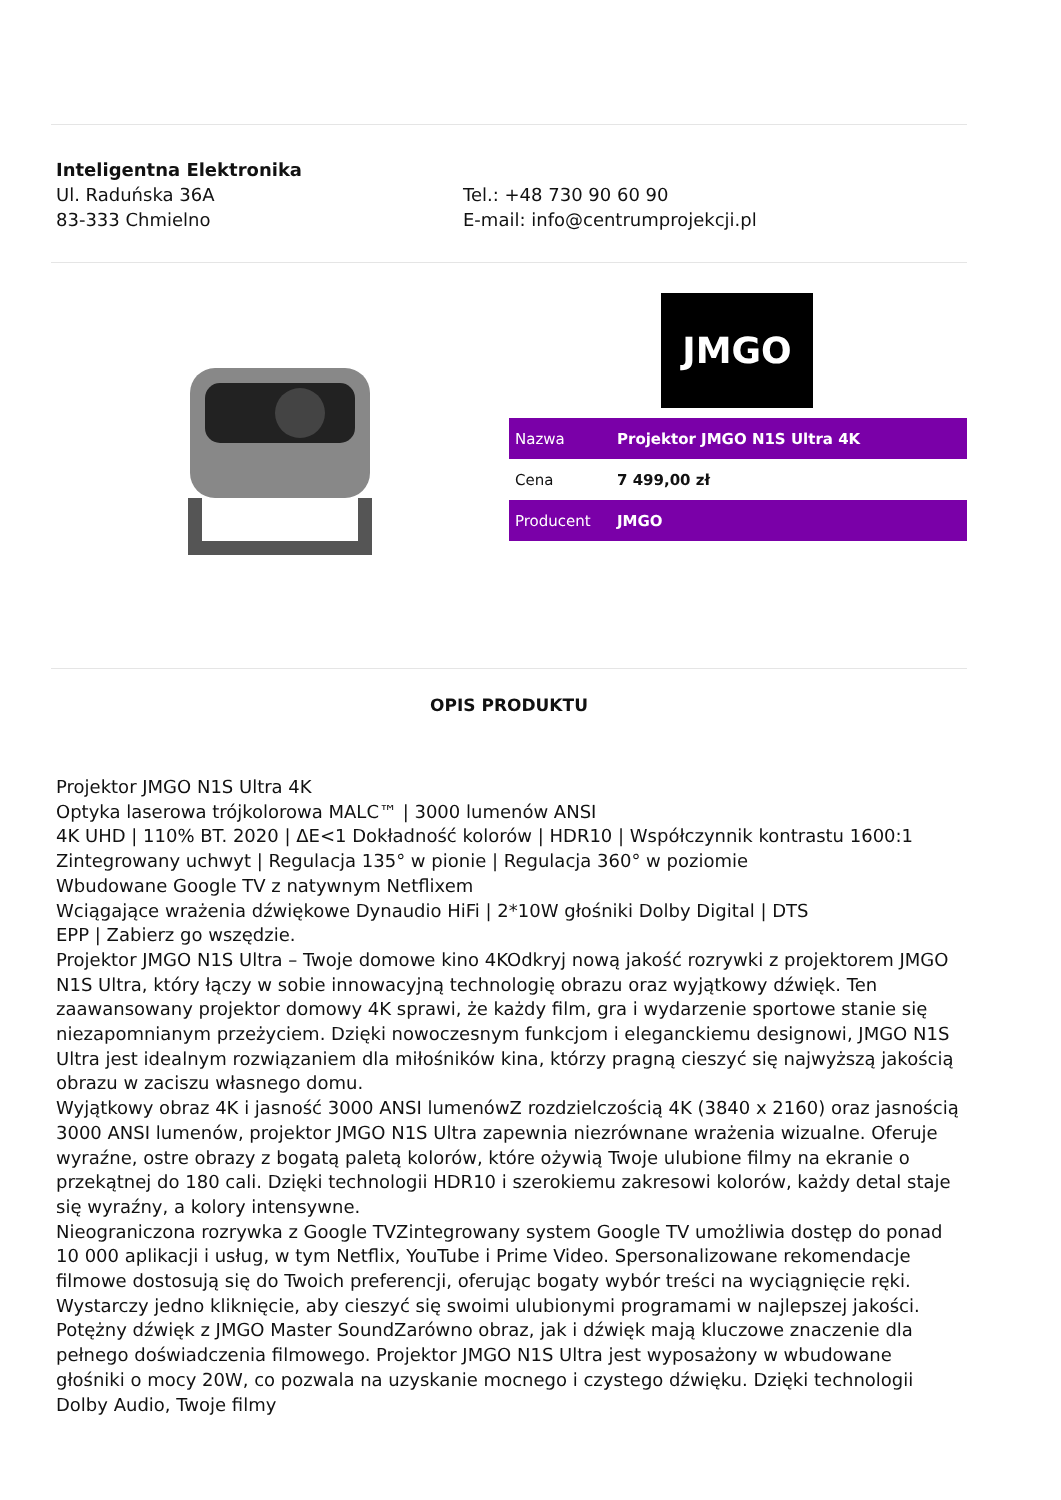Inteligentna Elektronika
Ul. Raduńska 36A
83-333 Chmielno
Tel.: +48 730 90 60 90
E-mail: info@centrumprojekcji.pl
JMGO
| Nazwa | Projektor JMGO N1S Ultra 4K |
| Cena | 7 499,00 zł |
| Producent | JMGO |
OPIS PRODUKTU
Projektor JMGO N1S Ultra 4K
Optyka laserowa trójkolorowa MALC™ | 3000 lumenów ANSI
4K UHD | 110% BT. 2020 | ΔE<1 Dokładność kolorów | HDR10 | Współczynnik kontrastu 1600:1
Zintegrowany uchwyt | Regulacja 135° w pionie | Regulacja 360° w poziomie
Wbudowane Google TV z natywnym Netflixem
Wciągające wrażenia dźwiękowe Dynaudio HiFi | 2*10W głośniki Dolby Digital | DTS
EPP | Zabierz go wszędzie.
Projektor JMGO N1S Ultra – Twoje domowe kino 4KOdkryj nową jakość rozrywki z projektorem JMGO N1S Ultra, który łączy w sobie innowacyjną technologię obrazu oraz wyjątkowy dźwięk. Ten zaawansowany projektor domowy 4K sprawi, że każdy film, gra i wydarzenie sportowe stanie się niezapomnianym przeżyciem. Dzięki nowoczesnym funkcjom i eleganckiemu designowi, JMGO N1S Ultra jest idealnym rozwiązaniem dla miłośników kina, którzy pragną cieszyć się najwyższą jakością obrazu w zaciszu własnego domu.
Wyjątkowy obraz 4K i jasność 3000 ANSI lumenówZ rozdzielczością 4K (3840 x 2160) oraz jasnością 3000 ANSI lumenów, projektor JMGO N1S Ultra zapewnia niezrównane wrażenia wizualne. Oferuje wyraźne, ostre obrazy z bogatą paletą kolorów, które ożywią Twoje ulubione filmy na ekranie o przekątnej do 180 cali. Dzięki technologii HDR10 i szerokiemu zakresowi kolorów, każdy detal staje się wyraźny, a kolory intensywne.
Nieograniczona rozrywka z Google TVZintegrowany system Google TV umożliwia dostęp do ponad 10 000 aplikacji i usług, w tym Netflix, YouTube i Prime Video. Spersonalizowane rekomendacje filmowe dostosują się do Twoich preferencji, oferując bogaty wybór treści na wyciągnięcie ręki. Wystarczy jedno kliknięcie, aby cieszyć się swoimi ulubionymi programami w najlepszej jakości.
Potężny dźwięk z JMGO Master SoundZarówno obraz, jak i dźwięk mają kluczowe znaczenie dla pełnego doświadczenia filmowego. Projektor JMGO N1S Ultra jest wyposażony w wbudowane głośniki o mocy 20W, co pozwala na uzyskanie mocnego i czystego dźwięku. Dzięki technologii Dolby Audio, Twoje filmy